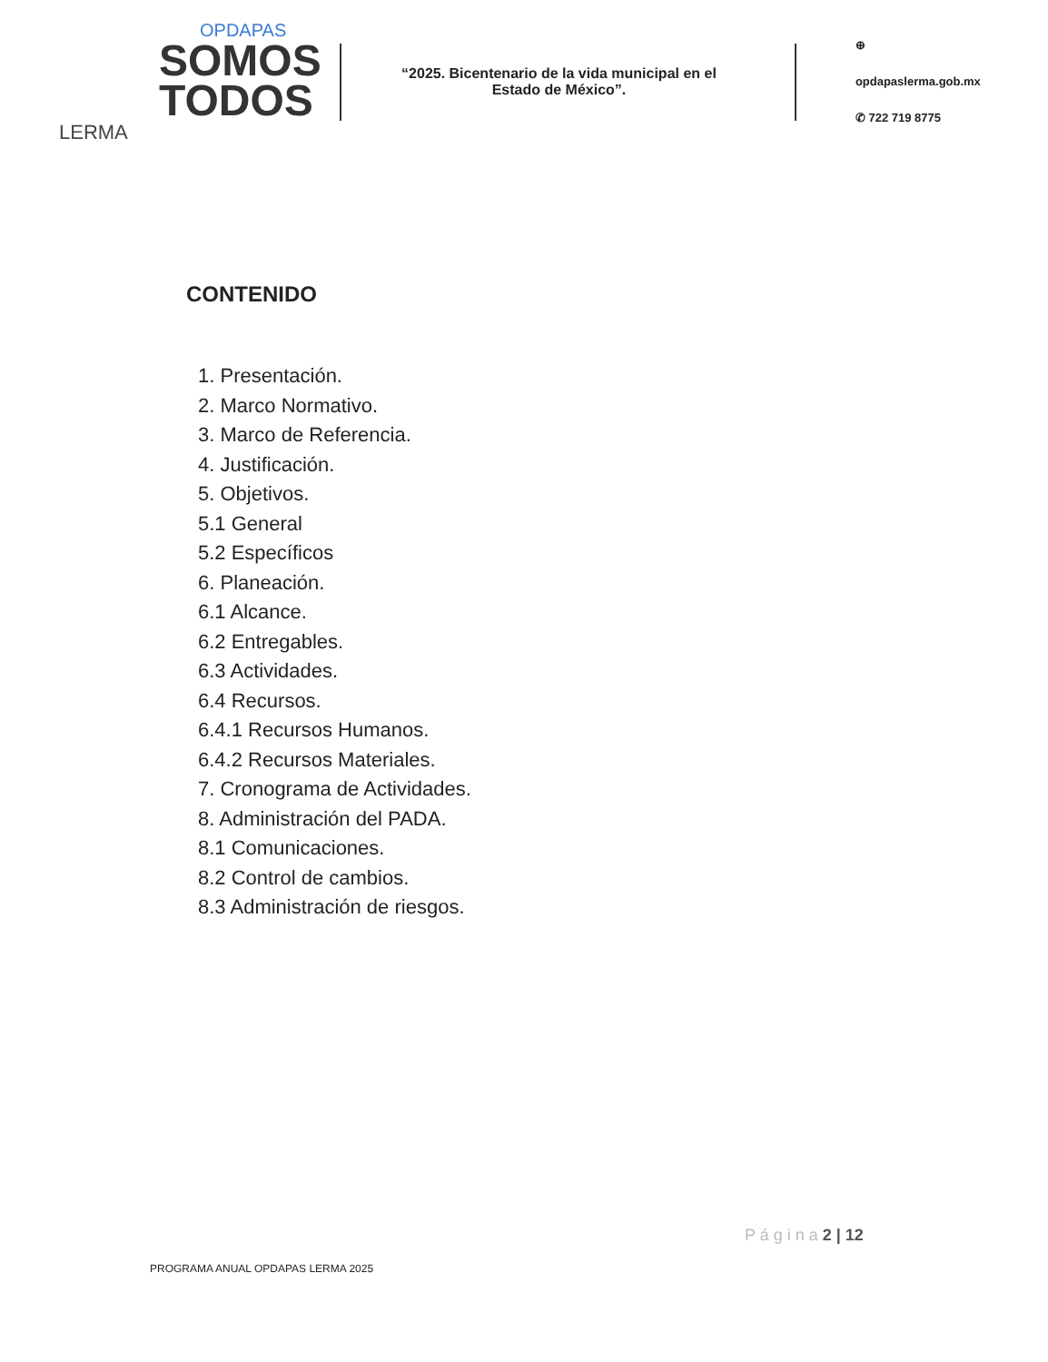OPDAPAS
SOMOS
TODOS
LERMA
“2025. Bicentenario de la vida municipal en el Estado de México”.
⊕ opdapaslerma.gob.mx
✆ 722 719 8775
CONTENIDO
1. Presentación.
2. Marco Normativo.
3. Marco de Referencia.
4. Justificación.
5. Objetivos.
5.1 General
5.2 Específicos
6. Planeación.
6.1 Alcance.
6.2 Entregables.
6.3 Actividades.
6.4 Recursos.
6.4.1 Recursos Humanos.
6.4.2 Recursos Materiales.
7. Cronograma de Actividades.
8. Administración del PADA.
8.1 Comunicaciones.
8.2 Control de cambios.
8.3 Administración de riesgos.
P á g i n a 2 | 12
PROGRAMA ANUAL OPDAPAS LERMA 2025